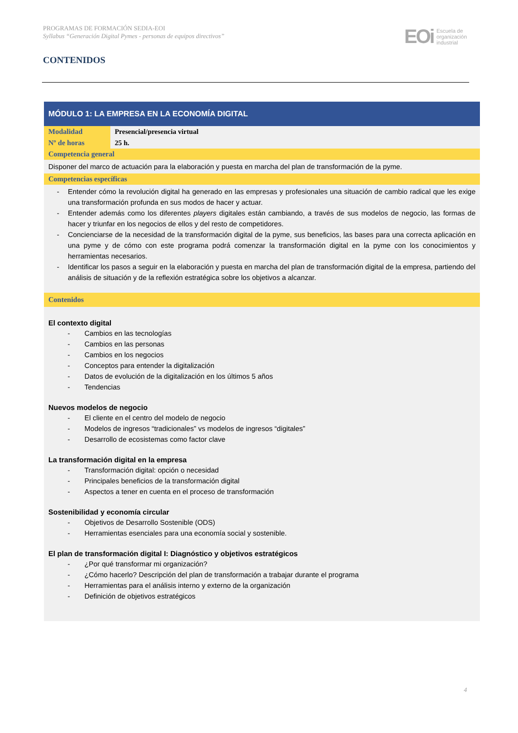PROGRAMAS DE FORMACIÓN SEDIA-EOI
Syllabus “Generación Digital Pymes - personas de equipos directivos”
EOi Escuela de
organización
industrial
CONTENIDOS
| MÓDULO 1: LA EMPRESA EN LA ECONOMÍA DIGITAL | |
| Modalidad | Presencial/presencia virtual |
| Nº de horas | 25 h. |
| Competencia general | |
| Disponer del marco de actuación para la elaboración y puesta en marcha del plan de transformación de la pyme. | |
| Competencias específicas | |
| - Entender cómo la revolución digital ha generado en las empresas y profesionales una situación de cambio radical que les exige una transformación profunda en sus modos de hacer y actuar. - Entender además como los diferentes players digitales están cambiando, a través de sus modelos de negocio, las formas de hacer y triunfar en los negocios de ellos y del resto de competidores. - Concienciarse de la necesidad de la transformación digital de la pyme, sus beneficios, las bases para una correcta aplicación en una pyme y de cómo con este programa podrá comenzar la transformación digital en la pyme con los conocimientos y herramientas necesarios. - Identificar los pasos a seguir en la elaboración y puesta en marcha del plan de transformación digital de la empresa, partiendo del análisis de situación y de la reflexión estratégica sobre los objetivos a alcanzar. | |
| Contenidos | |
| El contexto digital - Cambios en las tecnologías - Cambios en las personas - Cambios en los negocios - Conceptos para entender la digitalización - Datos de evolución de la digitalización en los últimos 5 años - Tendencias Nuevos modelos de negocio - El cliente en el centro del modelo de negocio - Modelos de ingresos “tradicionales” vs modelos de ingresos “digitales” - Desarrollo de ecosistemas como factor clave La transformación digital en la empresa - Transformación digital: opción o necesidad - Principales beneficios de la transformación digital - Aspectos a tener en cuenta en el proceso de transformación Sostenibilidad y economía circular - Objetivos de Desarrollo Sostenible (ODS) - Herramientas esenciales para una economía social y sostenible. El plan de transformación digital I: Diagnóstico y objetivos estratégicos - ¿Por qué transformar mi organización? - ¿Cómo hacerlo? Descripción del plan de transformación a trabajar durante el programa - Herramientas para el análisis interno y externo de la organización - Definición de objetivos estratégicos | |
4